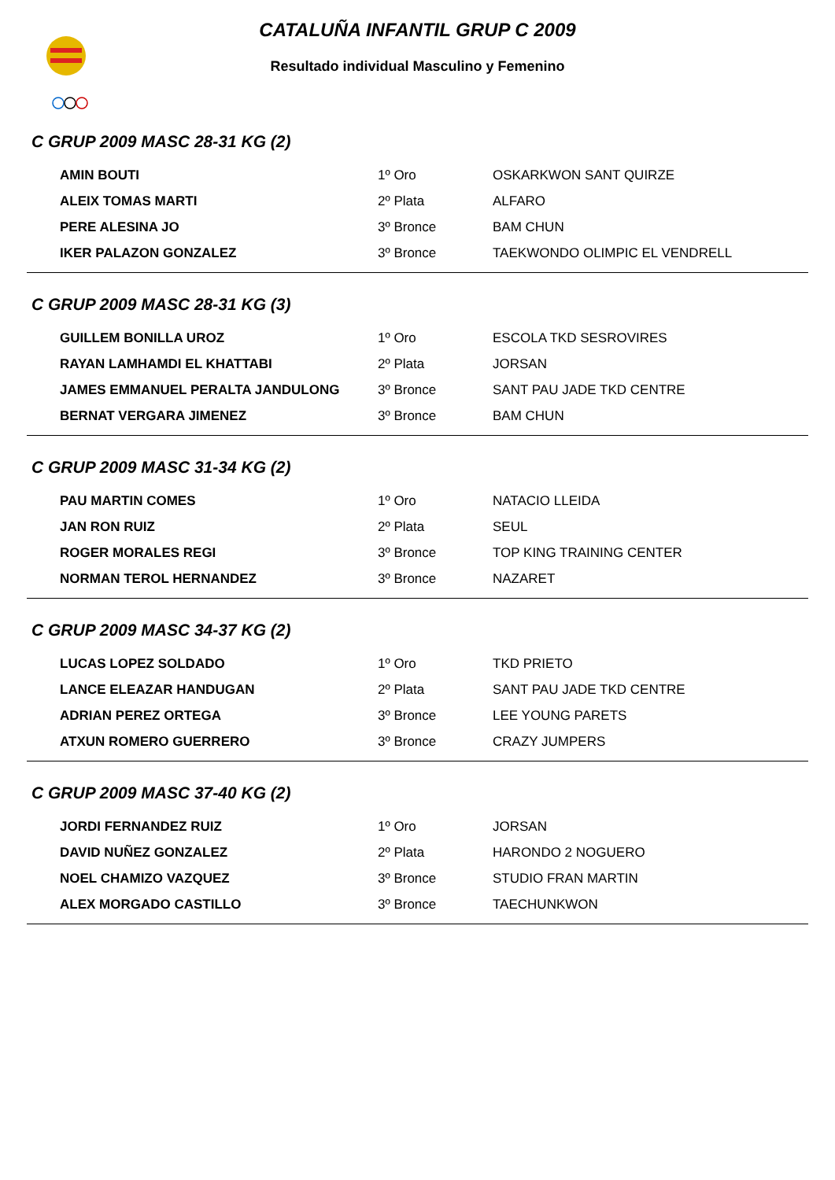CATALUÑA INFANTIL GRUP C 2009
Resultado individual Masculino y Femenino
C GRUP 2009 MASC 28-31 KG (2)
| AMIN BOUTI | 1º Oro | OSKARKWON SANT QUIRZE |
| ALEIX TOMAS MARTI | 2º Plata | ALFARO |
| PERE ALESINA JO | 3º Bronce | BAM CHUN |
| IKER PALAZON GONZALEZ | 3º Bronce | TAEKWONDO OLIMPIC EL VENDRELL |
C GRUP 2009 MASC 28-31 KG (3)
| GUILLEM BONILLA UROZ | 1º Oro | ESCOLA TKD SESROVIRES |
| RAYAN LAMHAMDI EL KHATTABI | 2º Plata | JORSAN |
| JAMES EMMANUEL PERALTA JANDULONG | 3º Bronce | SANT PAU JADE TKD CENTRE |
| BERNAT VERGARA JIMENEZ | 3º Bronce | BAM CHUN |
C GRUP 2009 MASC 31-34 KG (2)
| PAU MARTIN COMES | 1º Oro | NATACIO LLEIDA |
| JAN RON RUIZ | 2º Plata | SEUL |
| ROGER MORALES REGI | 3º Bronce | TOP KING TRAINING CENTER |
| NORMAN TEROL HERNANDEZ | 3º Bronce | NAZARET |
C GRUP 2009 MASC 34-37 KG (2)
| LUCAS LOPEZ SOLDADO | 1º Oro | TKD PRIETO |
| LANCE ELEAZAR HANDUGAN | 2º Plata | SANT PAU JADE TKD CENTRE |
| ADRIAN PEREZ ORTEGA | 3º Bronce | LEE YOUNG PARETS |
| ATXUN ROMERO GUERRERO | 3º Bronce | CRAZY JUMPERS |
C GRUP 2009 MASC 37-40 KG (2)
| JORDI FERNANDEZ RUIZ | 1º Oro | JORSAN |
| DAVID NUÑEZ GONZALEZ | 2º Plata | HARONDO 2 NOGUERO |
| NOEL CHAMIZO VAZQUEZ | 3º Bronce | STUDIO FRAN MARTIN |
| ALEX MORGADO CASTILLO | 3º Bronce | TAECHUNKWON |